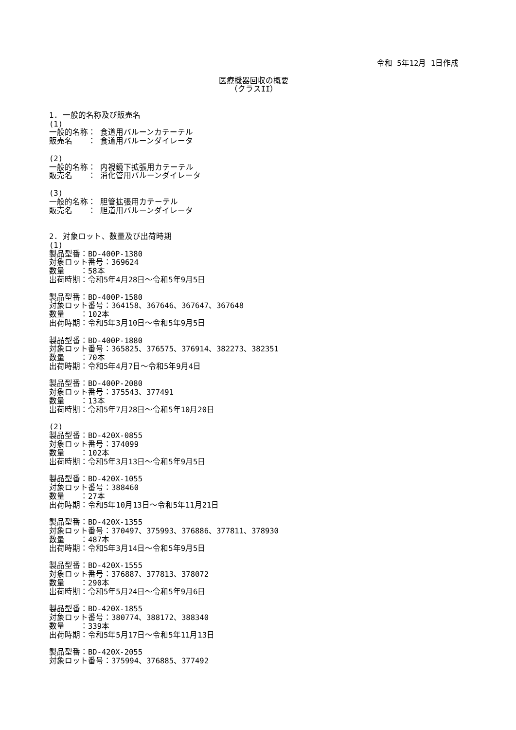令和 5年12月 1日作成
医療機器回収の概要
（クラスII）
1. 一般的名称及び販売名
(1)
一般的名称： 食道用バルーンカテーテル
販売名　　： 食道用バルーンダイレータ
(2)
一般的名称： 内視鏡下拡張用カテーテル
販売名　　： 消化管用バルーンダイレータ
(3)
一般的名称： 胆管拡張用カテーテル
販売名　　： 胆道用バルーンダイレータ
2. 対象ロット、数量及び出荷時期
(1)
製品型番：BD-400P-1380
対象ロット番号：369624
数量　　：58本
出荷時期：令和5年4月28日～令和5年9月5日
製品型番：BD-400P-1580
対象ロット番号：364158、367646、367647、367648
数量　　：102本
出荷時期：令和5年3月10日～令和5年9月5日
製品型番：BD-400P-1880
対象ロット番号：365825、376575、376914、382273、382351
数量　　：70本
出荷時期：令和5年4月7日～令和5年9月4日
製品型番：BD-400P-2080
対象ロット番号：375543、377491
数量　　：13本
出荷時期：令和5年7月28日～令和5年10月20日
(2)
製品型番：BD-420X-0855
対象ロット番号：374099
数量　　：102本
出荷時期：令和5年3月13日～令和5年9月5日
製品型番：BD-420X-1055
対象ロット番号：388460
数量　　：27本
出荷時期：令和5年10月13日～令和5年11月21日
製品型番：BD-420X-1355
対象ロット番号：370497、375993、376886、377811、378930
数量　　：487本
出荷時期：令和5年3月14日～令和5年9月5日
製品型番：BD-420X-1555
対象ロット番号：376887、377813、378072
数量　　：290本
出荷時期：令和5年5月24日～令和5年9月6日
製品型番：BD-420X-1855
対象ロット番号：380774、388172、388340
数量　　：339本
出荷時期：令和5年5月17日～令和5年11月13日
製品型番：BD-420X-2055
対象ロット番号：375994、376885、377492